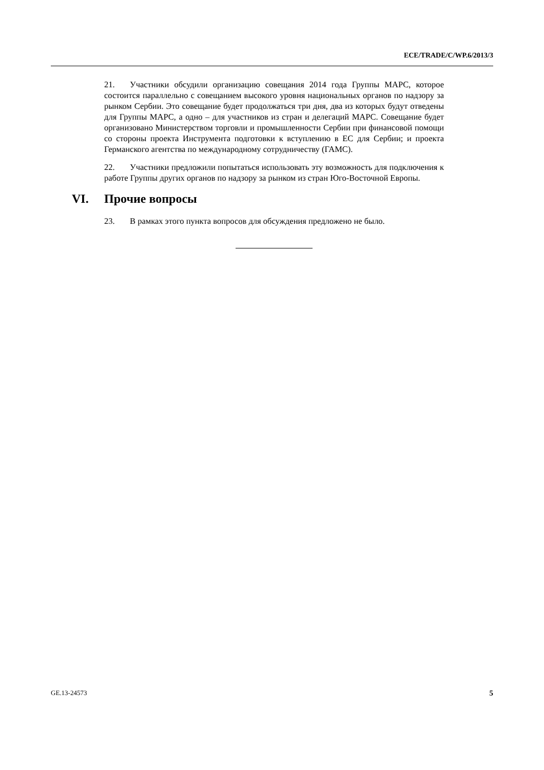ECE/TRADE/C/WP.6/2013/3
21. Участники обсудили организацию совещания 2014 года Группы МАРС, которое состоится параллельно с совещанием высокого уровня национальных органов по надзору за рынком Сербии. Это совещание будет продолжаться три дня, два из которых будут отведены для Группы МАРС, а одно – для участников из стран и делегаций МАРС. Совещание будет организовано Министерством торговли и промышленности Сербии при финансовой помощи со стороны проекта Инструмента подготовки к вступлению в ЕС для Сербии; и проекта Германского агентства по международному сотрудничеству (ГАМС).
22. Участники предложили попытаться использовать эту возможность для подключения к работе Группы других органов по надзору за рынком из стран Юго-Восточной Европы.
VI. Прочие вопросы
23. В рамках этого пункта вопросов для обсуждения предложено не было.
GE.13-24573 5